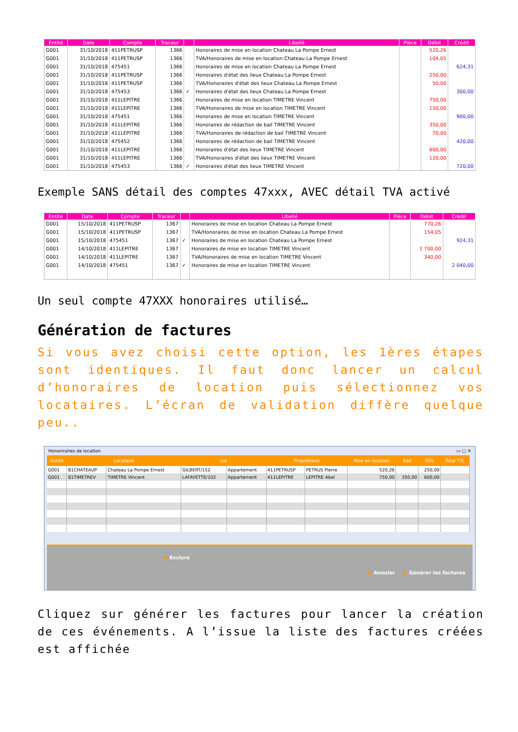| Entité | Date | Compte | Traceur | | Libellé | Pièce | Débit | Crédit |
| --- | --- | --- | --- | --- | --- | --- | --- | --- |
| G001 | 31/10/2018 | 411PETRUSP | 1366 | | Honoraires de mise en location Chateau La Pompe Ernest | | 520,26 | |
| G001 | 31/10/2018 | 411PETRUSP | 1366 | | TVA/Honoraires de mise en location Chateau La Pompe Ernest | | 104,05 | |
| G001 | 31/10/2018 | 475451 | 1366 | | Honoraires de mise en location Chateau La Pompe Ernest | | | 624,31 |
| G001 | 31/10/2018 | 411PETRUSP | 1366 | | Honoraires d'état des lieux Chateau La Pompe Ernest | | 250,00 | |
| G001 | 31/10/2018 | 411PETRUSP | 1366 | | TVA/Honoraires d'état des lieux Chateau La Pompe Ernest | | 50,00 | |
| G001 | 31/10/2018 | 475453 | 1366 | ✓ | Honoraires d'état des lieux Chateau La Pompe Ernest | | | 300,00 |
| G001 | 31/10/2018 | 411LEPITRE | 1366 | | Honoraires de mise en location TIMETRE Vincent | | 750,00 | |
| G001 | 31/10/2018 | 411LEPITRE | 1366 | | TVA/Honoraires de mise en location TIMETRE Vincent | | 150,00 | |
| G001 | 31/10/2018 | 475451 | 1366 | | Honoraires de mise en location TIMETRE Vincent | | | 900,00 |
| G001 | 31/10/2018 | 411LEPITRE | 1366 | | Honoraires de rédaction de bail TIMETRE Vincent | | 350,00 | |
| G001 | 31/10/2018 | 411LEPITRE | 1366 | | TVA/Honoraires de rédaction de bail TIMETRE Vincent | | 70,00 | |
| G001 | 31/10/2018 | 475452 | 1366 | | Honoraires de rédaction de bail TIMETRE Vincent | | | 420,00 |
| G001 | 31/10/2018 | 411LEPITRE | 1366 | | Honoraires d'état des lieux TIMETRE Vincent | | 600,00 | |
| G001 | 31/10/2018 | 411LEPITRE | 1366 | | TVA/Honoraires d'état des lieux TIMETRE Vincent | | 120,00 | |
| G001 | 31/10/2018 | 475453 | 1366 | ✓ | Honoraires d'état des lieux TIMETRE Vincent | | | 720,00 |
Exemple SANS détail des comptes 47xxx, AVEC détail TVA activé
| Entité | Date | Compte | Traceur | | Libellé | Pièce | Débit | Crédit |
| --- | --- | --- | --- | --- | --- | --- | --- | --- |
| G001 | 15/10/2018 | 411PETRUSP | 1367 | | Honoraires de mise en location Chateau La Pompe Ernest | | 770,26 | |
| G001 | 15/10/2018 | 411PETRUSP | 1367 | | TVA/Honoraires de mise en location Chateau La Pompe Ernest | | 154,05 | |
| G001 | 15/10/2018 | 475451 | 1367 | ✓ | Honoraires de mise en location Chateau La Pompe Ernest | | | 924,31 |
| G001 | 14/10/2018 | 411LEPITRE | 1367 | | Honoraires de mise en location TIMETRE Vincent | | 1 700,00 | |
| G001 | 14/10/2018 | 411LEPITRE | 1367 | | TVA/Honoraires de mise en location TIMETRE Vincent | | 340,00 | |
| G001 | 14/10/2018 | 475451 | 1367 | ✓ | Honoraires de mise en location TIMETRE Vincent | | | 2 040,00 |
Un seul compte 47XXX honoraires utilisé…
Génération de factures
Si vous avez choisi cette option, les 1ères étapes sont identiques. Il faut donc lancer un calcul d’honoraires de location puis sélectionnez vos locataires. L’écran de validation diffère quelque peu..
Hononraires de location ▭ ▢ ✕
| Entité | Locataire | | Lot | | Propriétaire | | Mise en location | Bail | EDL | Total TTC |
| --- | --- | --- | --- | --- | --- | --- | --- | --- | --- | --- |
| G001 | 81CHATEAUP | Chateau La Pompe Ernest | GILBERT/152 | Appartement | 411PETRUSP | PETRUS Pierre | 520,26 | | 250,00 | |
| G001 | 81TIMETREV | TIMETRE Vincent | LAFAYETTE/102 | Appartement | 411LEPITRE | LEPITRE Abel | 750,00 | 350,00 | 600,00 | |
▶ Exclure
▶ Annuler ▶ Générer les factures
Cliquez sur générer les factures pour lancer la création de ces événements. A l’issue la liste des factures créées est affichée